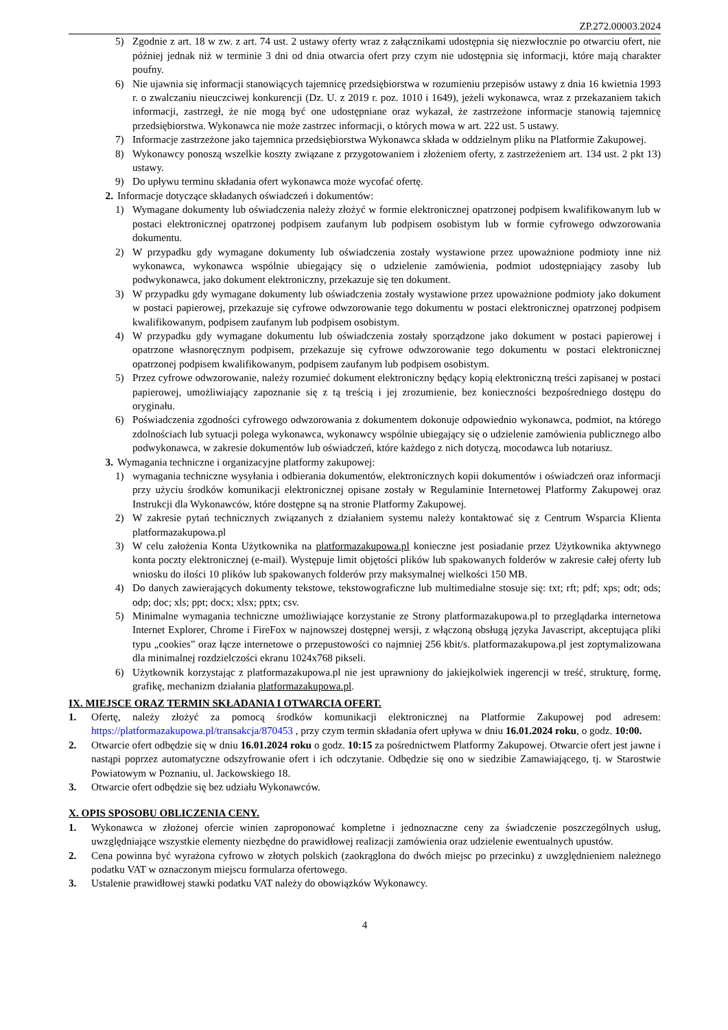ZP.272.00003.2024
5) Zgodnie z art. 18 w zw. z art. 74 ust. 2 ustawy oferty wraz z załącznikami udostępnia się niezwłocznie po otwarciu ofert, nie później jednak niż w terminie 3 dni od dnia otwarcia ofert przy czym nie udostępnia się informacji, które mają charakter poufny.
6) Nie ujawnia się informacji stanowiących tajemnicę przedsiębiorstwa w rozumieniu przepisów ustawy z dnia 16 kwietnia 1993 r. o zwalczaniu nieuczciwej konkurencji (Dz. U. z 2019 r. poz. 1010 i 1649), jeżeli wykonawca, wraz z przekazaniem takich informacji, zastrzegł, że nie mogą być one udostępniane oraz wykazał, że zastrzeżone informacje stanowią tajemnicę przedsiębiorstwa. Wykonawca nie może zastrzec informacji, o których mowa w art. 222 ust. 5 ustawy.
7) Informacje zastrzeżone jako tajemnica przedsiębiorstwa Wykonawca składa w oddzielnym pliku na Platformie Zakupowej.
8) Wykonawcy ponoszą wszelkie koszty związane z przygotowaniem i złożeniem oferty, z zastrzeżeniem art. 134 ust. 2 pkt 13) ustawy.
9) Do upływu terminu składania ofert wykonawca może wycofać ofertę.
2. Informacje dotyczące składanych oświadczeń i dokumentów:
1) Wymagane dokumenty lub oświadczenia należy złożyć w formie elektronicznej opatrzonej podpisem kwalifikowanym lub w postaci elektronicznej opatrzonej podpisem zaufanym lub podpisem osobistym lub w formie cyfrowego odwzorowania dokumentu.
2) W przypadku gdy wymagane dokumenty lub oświadczenia zostały wystawione przez upoważnione podmioty inne niż wykonawca, wykonawca wspólnie ubiegający się o udzielenie zamówienia, podmiot udostępniający zasoby lub podwykonawca, jako dokument elektroniczny, przekazuje się ten dokument.
3) W przypadku gdy wymagane dokumenty lub oświadczenia zostały wystawione przez upoważnione podmioty jako dokument w postaci papierowej, przekazuje się cyfrowe odwzorowanie tego dokumentu w postaci elektronicznej opatrzonej podpisem kwalifikowanym, podpisem zaufanym lub podpisem osobistym.
4) W przypadku gdy wymagane dokumentu lub oświadczenia zostały sporządzone jako dokument w postaci papierowej i opatrzone własnoręcznym podpisem, przekazuje się cyfrowe odwzorowanie tego dokumentu w postaci elektronicznej opatrzonej podpisem kwalifikowanym, podpisem zaufanym lub podpisem osobistym.
5) Przez cyfrowe odwzorowanie, należy rozumieć dokument elektroniczny będący kopią elektroniczną treści zapisanej w postaci papierowej, umożliwiający zapoznanie się z tą treścią i jej zrozumienie, bez konieczności bezpośredniego dostępu do oryginału.
6) Poświadczenia zgodności cyfrowego odwzorowania z dokumentem dokonuje odpowiednio wykonawca, podmiot, na którego zdolnościach lub sytuacji polega wykonawca, wykonawcy wspólnie ubiegający się o udzielenie zamówienia publicznego albo podwykonawca, w zakresie dokumentów lub oświadczeń, które każdego z nich dotyczą, mocodawca lub notariusz.
3. Wymagania techniczne i organizacyjne platformy zakupowej:
1) wymagania techniczne wysyłania i odbierania dokumentów, elektronicznych kopii dokumentów i oświadczeń oraz informacji przy użyciu środków komunikacji elektronicznej opisane zostały w Regulaminie Internetowej Platformy Zakupowej oraz Instrukcji dla Wykonawców, które dostępne są na stronie Platformy Zakupowej.
2) W zakresie pytań technicznych związanych z działaniem systemu należy kontaktować się z Centrum Wsparcia Klienta platformazakupowa.pl
3) W celu założenia Konta Użytkownika na platformazakupowa.pl konieczne jest posiadanie przez Użytkownika aktywnego konta poczty elektronicznej (e-mail). Występuje limit objętości plików lub spakowanych folderów w zakresie całej oferty lub wniosku do ilości 10 plików lub spakowanych folderów przy maksymalnej wielkości 150 MB.
4) Do danych zawierających dokumenty tekstowe, tekstowograficzne lub multimedialne stosuje się: txt; rft; pdf; xps; odt; ods; odp; doc; xls; ppt; docx; xlsx; pptx; csv.
5) Minimalne wymagania techniczne umożliwiające korzystanie ze Strony platformazakupowa.pl to przeglądarka internetowa Internet Explorer, Chrome i FireFox w najnowszej dostępnej wersji, z włączoną obsługą języka Javascript, akceptująca pliki typu „cookies” oraz łącze internetowe o przepustowości co najmniej 256 kbit/s. platformazakupowa.pl jest zoptymalizowana dla minimalnej rozdzielczości ekranu 1024x768 pikseli.
6) Użytkownik korzystając z platformazakupowa.pl nie jest uprawniony do jakiejkolwiek ingerencji w treść, strukturę, formę, grafikę, mechanizm działania platformazakupowa.pl.
IX. MIEJSCE ORAZ TERMIN SKŁADANIA I OTWARCIA OFERT.
1. Ofertę, należy złożyć za pomocą środków komunikacji elektronicznej na Platformie Zakupowej pod adresem: https://platformazakupowa.pl/transakcja/870453 , przy czym termin składania ofert upływa w dniu 16.01.2024 roku, o godz. 10:00.
2. Otwarcie ofert odbędzie się w dniu 16.01.2024 roku o godz. 10:15 za pośrednictwem Platformy Zakupowej. Otwarcie ofert jest jawne i nastąpi poprzez automatyczne odszyfrowanie ofert i ich odczytanie. Odbędzie się ono w siedzibie Zamawiającego, tj. w Starostwie Powiatowym w Poznaniu, ul. Jackowskiego 18.
3. Otwarcie ofert odbędzie się bez udziału Wykonawców.
X. OPIS SPOSOBU OBLICZENIA CENY.
1. Wykonawca w złożonej ofercie winien zaproponować kompletne i jednoznaczne ceny za świadczenie poszczególnych usług, uwzględniające wszystkie elementy niezbędne do prawidłowej realizacji zamówienia oraz udzielenie ewentualnych upustów.
2. Cena powinna być wyrażona cyfrowo w złotych polskich (zaokrąglona do dwóch miejsc po przecinku) z uwzględnieniem należnego podatku VAT w oznaczonym miejscu formularza ofertowego.
3. Ustalenie prawidłowej stawki podatku VAT należy do obowiązków Wykonawcy.
4